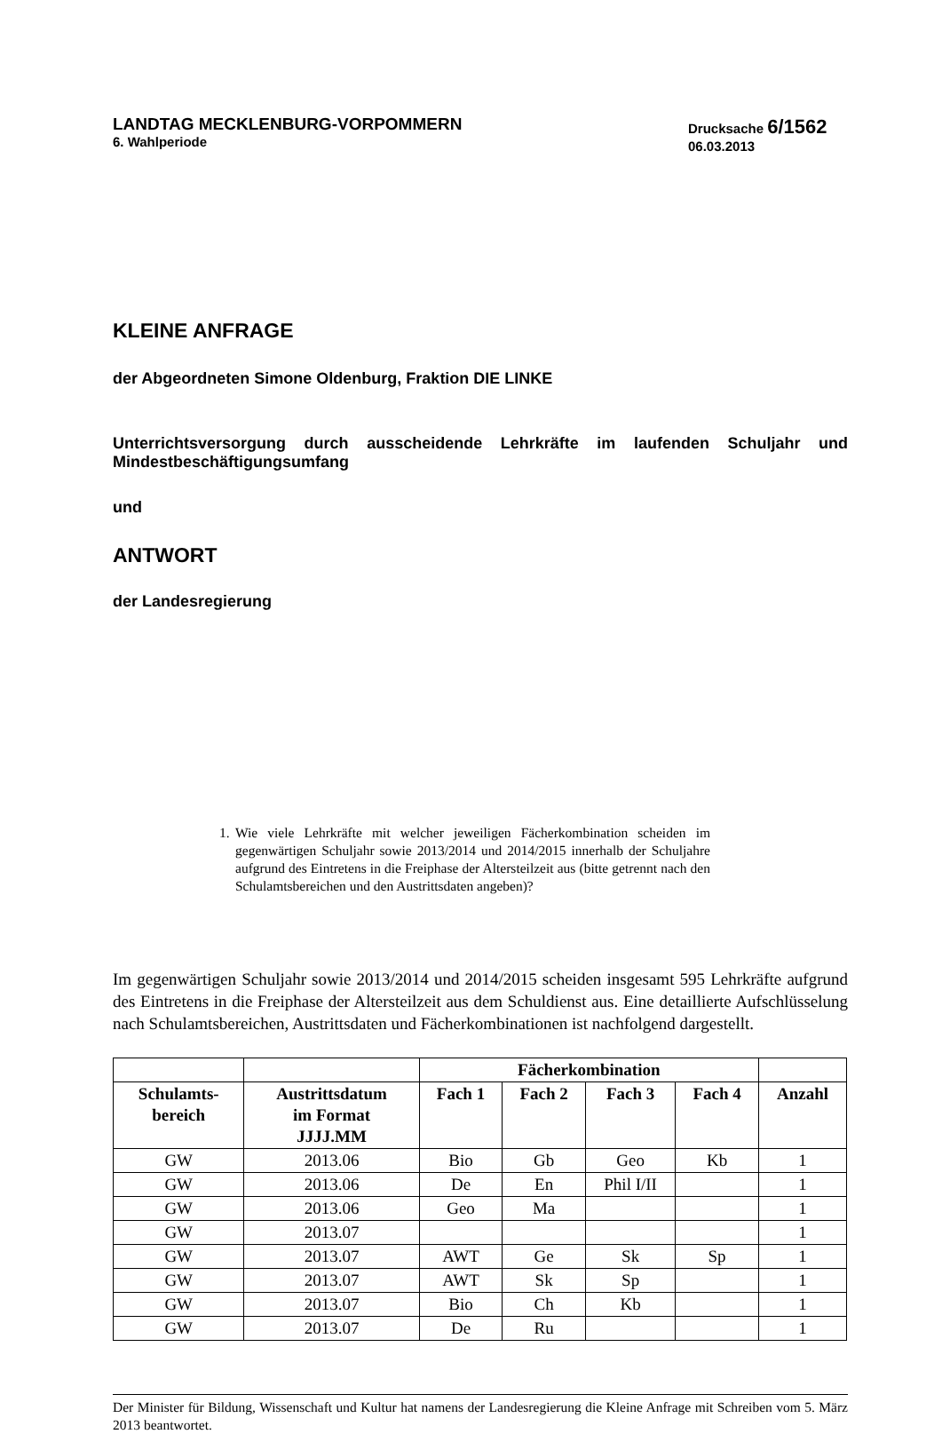LANDTAG MECKLENBURG-VORPOMMERN
6. Wahlperiode
Drucksache 6/1562
06.03.2013
KLEINE ANFRAGE
der Abgeordneten Simone Oldenburg, Fraktion DIE LINKE
Unterrichtsversorgung durch ausscheidende Lehrkräfte im laufenden Schuljahr und Mindestbeschäftigungsumfang
und
ANTWORT
der Landesregierung
1.
Wie viele Lehrkräfte mit welcher jeweiligen Fächerkombination scheiden im gegenwärtigen Schuljahr sowie 2013/2014 und 2014/2015 innerhalb der Schuljahre aufgrund des Eintretens in die Freiphase der Altersteilzeit aus (bitte getrennt nach den Schulamts­bereichen und den Austrittsdaten angeben)?
Im gegenwärtigen Schuljahr sowie 2013/2014 und 2014/2015 scheiden insgesamt 595 Lehrkräfte aufgrund des Eintretens in die Freiphase der Altersteilzeit aus dem Schuldienst aus. Eine detaillierte Aufschlüsselung nach Schulamtsbereichen, Austrittsdaten und Fächerkombinationen ist nachfolgend dargestellt.
| | | Fächerkombination | | | | |
| --- | --- | --- | --- | --- | --- | --- |
| Schulamts- bereich | Austrittsdatum im Format JJJJ.MM | Fach 1 | Fach 2 | Fach 3 | Fach 4 | Anzahl |
| GW | 2013.06 | Bio | Gb | Geo | Kb | 1 |
| GW | 2013.06 | De | En | Phil I/II | | 1 |
| GW | 2013.06 | Geo | Ma | | | 1 |
| GW | 2013.07 | | | | | 1 |
| GW | 2013.07 | AWT | Ge | Sk | Sp | 1 |
| GW | 2013.07 | AWT | Sk | Sp | | 1 |
| GW | 2013.07 | Bio | Ch | Kb | | 1 |
| GW | 2013.07 | De | Ru | | | 1 |
Der Minister für Bildung, Wissenschaft und Kultur hat namens der Landesregierung die Kleine Anfrage mit Schreiben vom 5. März 2013 beantwortet.